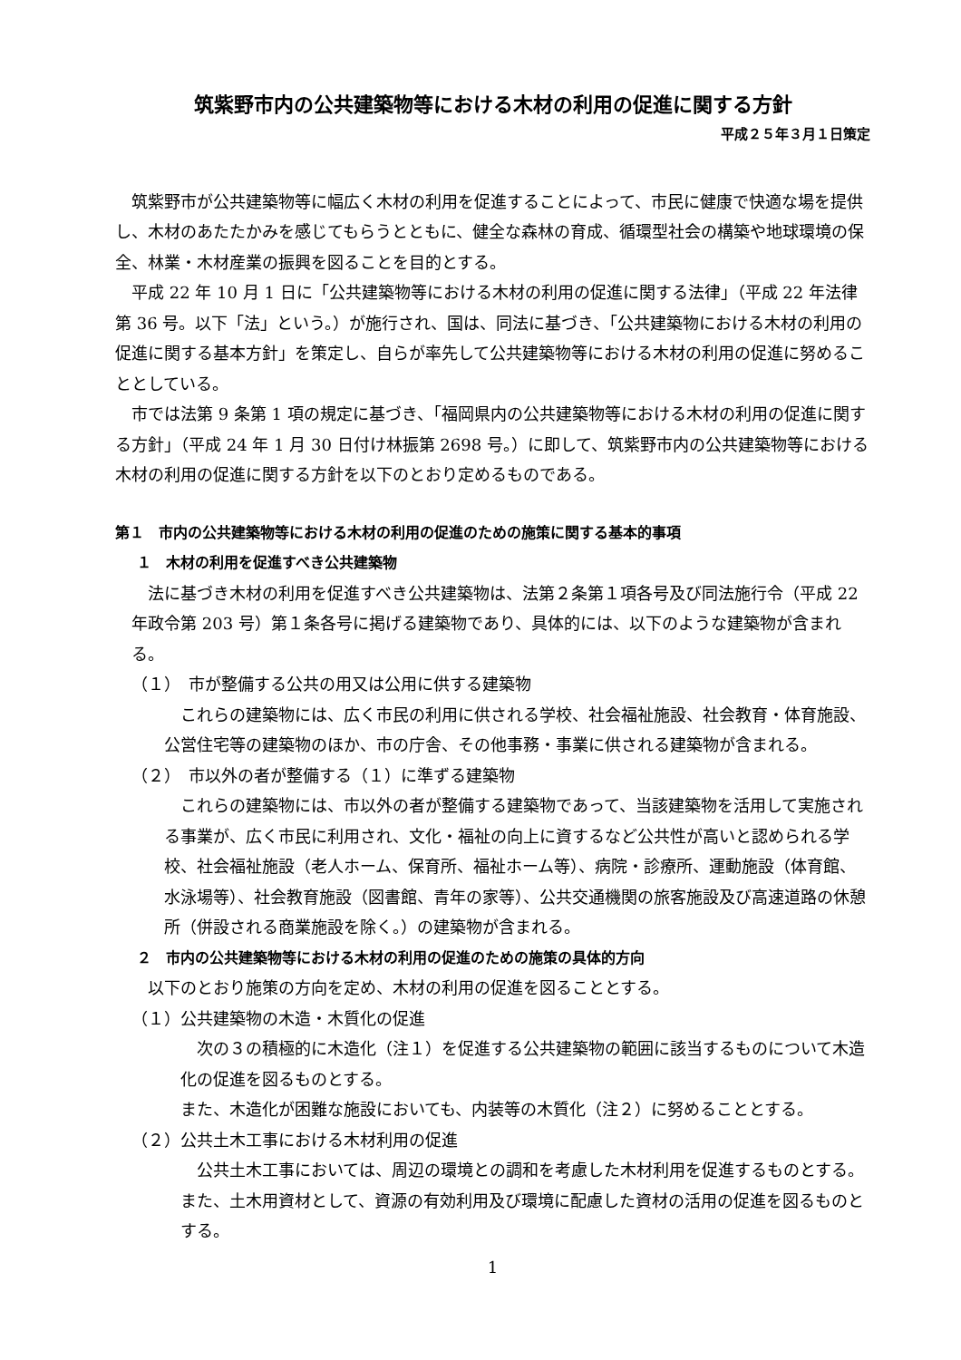筑紫野市内の公共建築物等における木材の利用の促進に関する方針
平成２５年３月１日策定
筑紫野市が公共建築物等に幅広く木材の利用を促進することによって、市民に健康で快適な場を提供し、木材のあたたかみを感じてもらうとともに、健全な森林の育成、循環型社会の構築や地球環境の保全、林業・木材産業の振興を図ることを目的とする。
平成 22 年 10 月 1 日に「公共建築物等における木材の利用の促進に関する法律」（平成 22 年法律第 36 号。以下「法」という。）が施行され、国は、同法に基づき、「公共建築物における木材の利用の促進に関する基本方針」を策定し、自らが率先して公共建築物等における木材の利用の促進に努めることとしている。
市では法第 9 条第 1 項の規定に基づき、「福岡県内の公共建築物等における木材の利用の促進に関する方針」（平成 24 年 1 月 30 日付け林振第 2698 号。）に即して、筑紫野市内の公共建築物等における木材の利用の促進に関する方針を以下のとおり定めるものである。
第１　市内の公共建築物等における木材の利用の促進のための施策に関する基本的事項
１　木材の利用を促進すべき公共建築物
法に基づき木材の利用を促進すべき公共建築物は、法第２条第１項各号及び同法施行令（平成 22 年政令第 203 号）第１条各号に掲げる建築物であり、具体的には、以下のような建築物が含まれる。
（１）　市が整備する公共の用又は公用に供する建築物
これらの建築物には、広く市民の利用に供される学校、社会福祉施設、社会教育・体育施設、公営住宅等の建築物のほか、市の庁舎、その他事務・事業に供される建築物が含まれる。
（２）　市以外の者が整備する（１）に準ずる建築物
これらの建築物には、市以外の者が整備する建築物であって、当該建築物を活用して実施される事業が、広く市民に利用され、文化・福祉の向上に資するなど公共性が高いと認められる学校、社会福祉施設（老人ホーム、保育所、福祉ホーム等）、病院・診療所、運動施設（体育館、水泳場等）、社会教育施設（図書館、青年の家等）、公共交通機関の旅客施設及び高速道路の休憩所（併設される商業施設を除く。）の建築物が含まれる。
２　市内の公共建築物等における木材の利用の促進のための施策の具体的方向
以下のとおり施策の方向を定め、木材の利用の促進を図ることとする。
（１）公共建築物の木造・木質化の促進
次の３の積極的に木造化（注１）を促進する公共建築物の範囲に該当するものについて木造化の促進を図るものとする。
また、木造化が困難な施設においても、内装等の木質化（注２）に努めることとする。
（２）公共土木工事における木材利用の促進
公共土木工事においては、周辺の環境との調和を考慮した木材利用を促進するものとする。また、土木用資材として、資源の有効利用及び環境に配慮した資材の活用の促進を図るものとする。
1